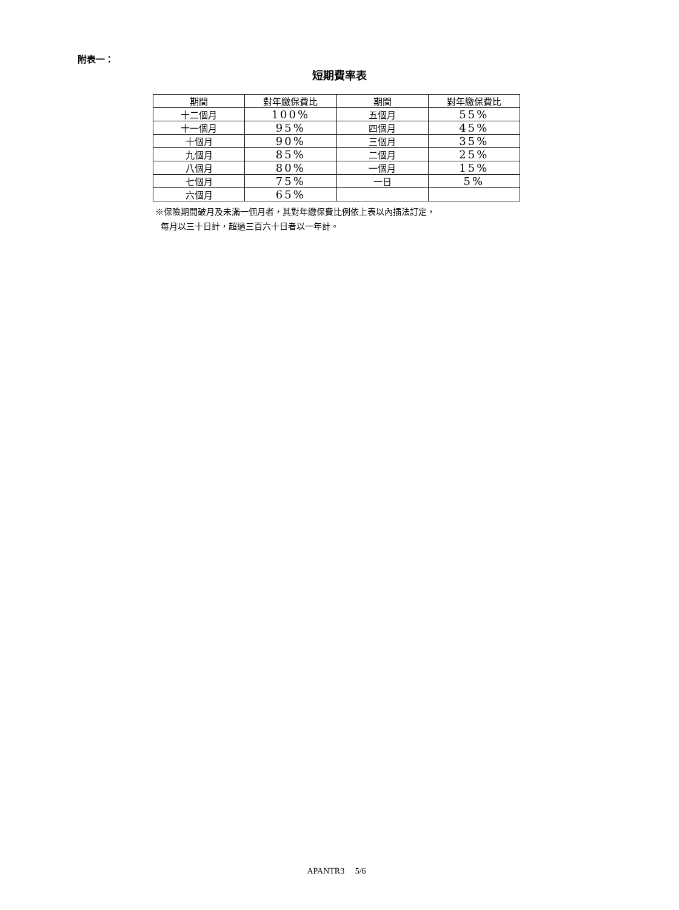附表一：
短期費率表
| 期間 | 對年繳保費比 | 期間 | 對年繳保費比 |
| --- | --- | --- | --- |
| 十二個月 | 100% | 五個月 | 55% |
| 十一個月 | 95% | 四個月 | 45% |
| 十個月 | 90% | 三個月 | 35% |
| 九個月 | 85% | 二個月 | 25% |
| 八個月 | 80% | 一個月 | 15% |
| 七個月 | 75% | 一日 | 5% |
| 六個月 | 65% | | |
※保險期間破月及未滿一個月者，其對年繳保費比例依上表以內插法訂定，
每月以三十日計，超過三百六十日者以一年計。
APANTR3 5/6